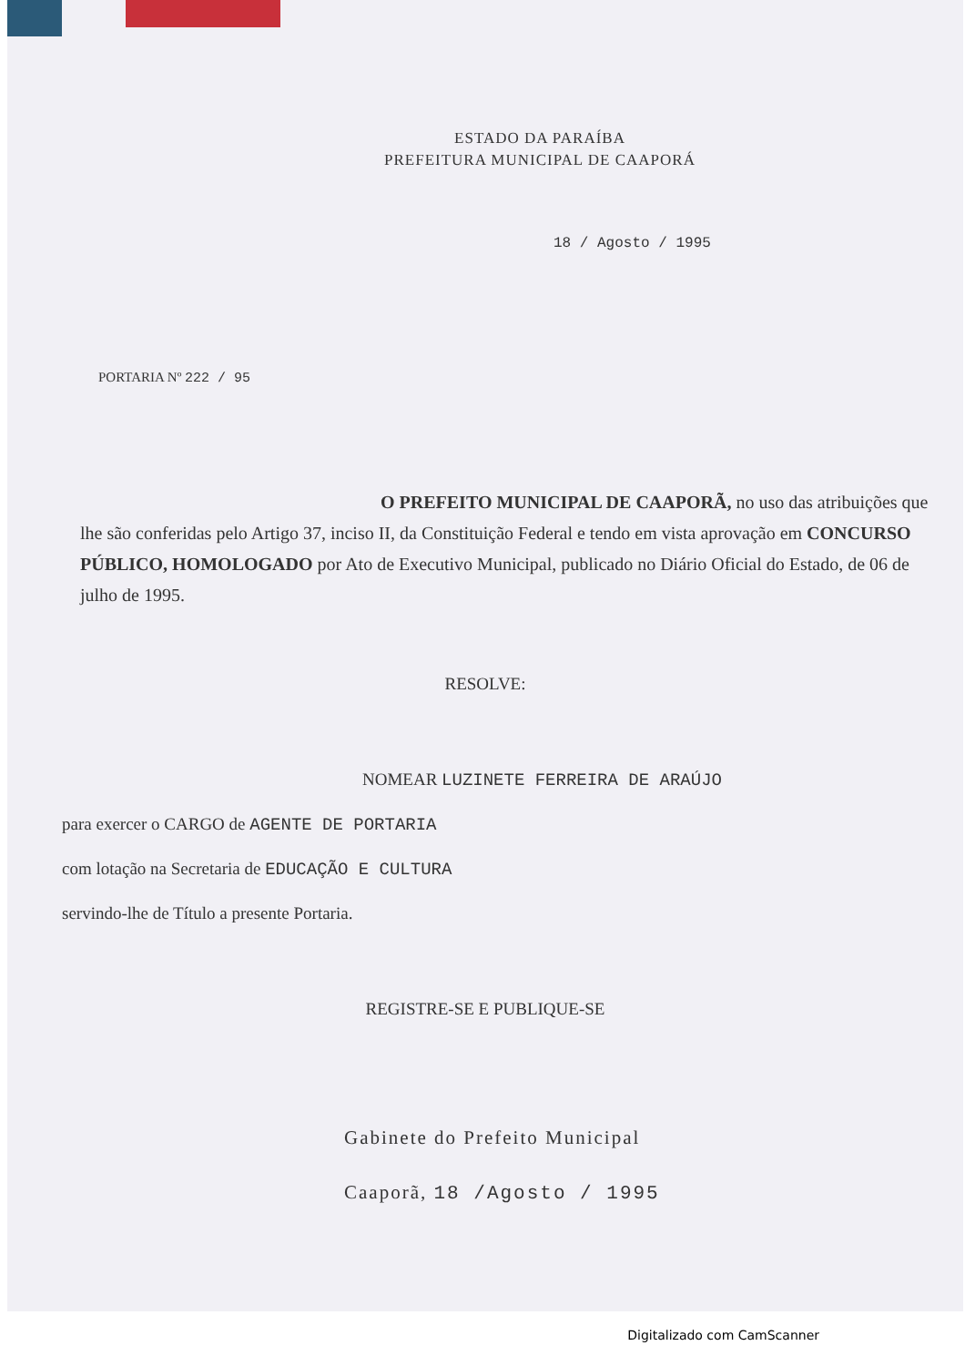ESTADO DA PARAÍBA
PREFEITURA MUNICIPAL DE CAAPORÁ
18 / Agosto / 1995
PORTARIA Nº 222 / 95
O PREFEITO MUNICIPAL DE CAAPORÃ, no uso das atribuições que lhe são conferidas pelo Artigo 37, inciso II, da Constituição Federal e tendo em vista aprovação em CONCURSO PÚBLICO, HOMOLOGADO por Ato de Executivo Municipal, publicado no Diário Oficial do Estado, de 06 de julho de 1995.
RESOLVE:
NOMEAR LUZINETE FERREIRA DE ARAÚJO
para exercer o CARGO de AGENTE DE PORTARIA
com lotação na Secretaria de EDUCAÇÃO E CULTURA
servindo-lhe de Título a presente Portaria.
REGISTRE-SE E PUBLIQUE-SE
Gabinete do Prefeito Municipal
Caaporã, 18 /Agosto / 1995
Digitalizado com CamScanner